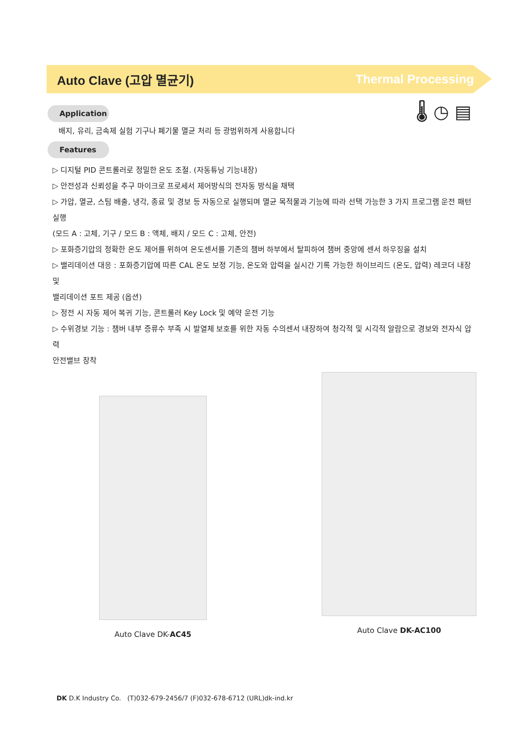Auto Clave (고압 멸균기) Thermal Processing
🌡 ◷ ▤
Application
배지, 유리, 금속제 실험 기구나 폐기물 멸균 처리 등 광범위하게 사용합니다
Features
▷ 디지털 PID 콘트롤러로 정밀한 온도 조절. (자동튜닝 기능내장)
▷ 안전성과 신뢰성을 추구 마이크로 프로세서 제어방식의 전자동 방식을 채택
▷ 가압, 멸균, 스팀 배출, 냉각, 종료 및 경보 등 자동으로 실행되며 멸균 목적물과 기능에 따라 선택 가능한 3 가지 프로그램 운전 패턴 실행
(모드 A : 고체, 기구 / 모드 B : 액체, 배지 / 모드 C : 고체, 안전)
▷ 포화증기압의 정확한 온도 제어를 위하여 온도센서를 기존의 챔버 하부에서 탈피하여 챔버 중앙에 센서 하우징을 설치
▷ 밸리데이션 대응 : 포화증기압에 따른 CAL 온도 보정 기능, 온도와 압력을 실시간 기록 가능한 하이브리드 (온도, 압력) 레코더 내장 및
밸리데이션 포트 제공 (옵션)
▷ 정전 시 자동 제어 복귀 기능, 콘트롤러 Key Lock 및 예약 운전 기능
▷ 수위경보 기능 : 챔버 내부 증류수 부족 시 발열체 보호를 위한 자동 수의센서 내장하여 청각적 및 시각적 알람으로 경보와 전자식 압력
안전밸브 장착
Auto Clave DK-AC45
Auto Clave DK-AC100
DK D.K Industry Co. (T)032-679-2456/7 (F)032-678-6712 (URL)dk-ind.kr